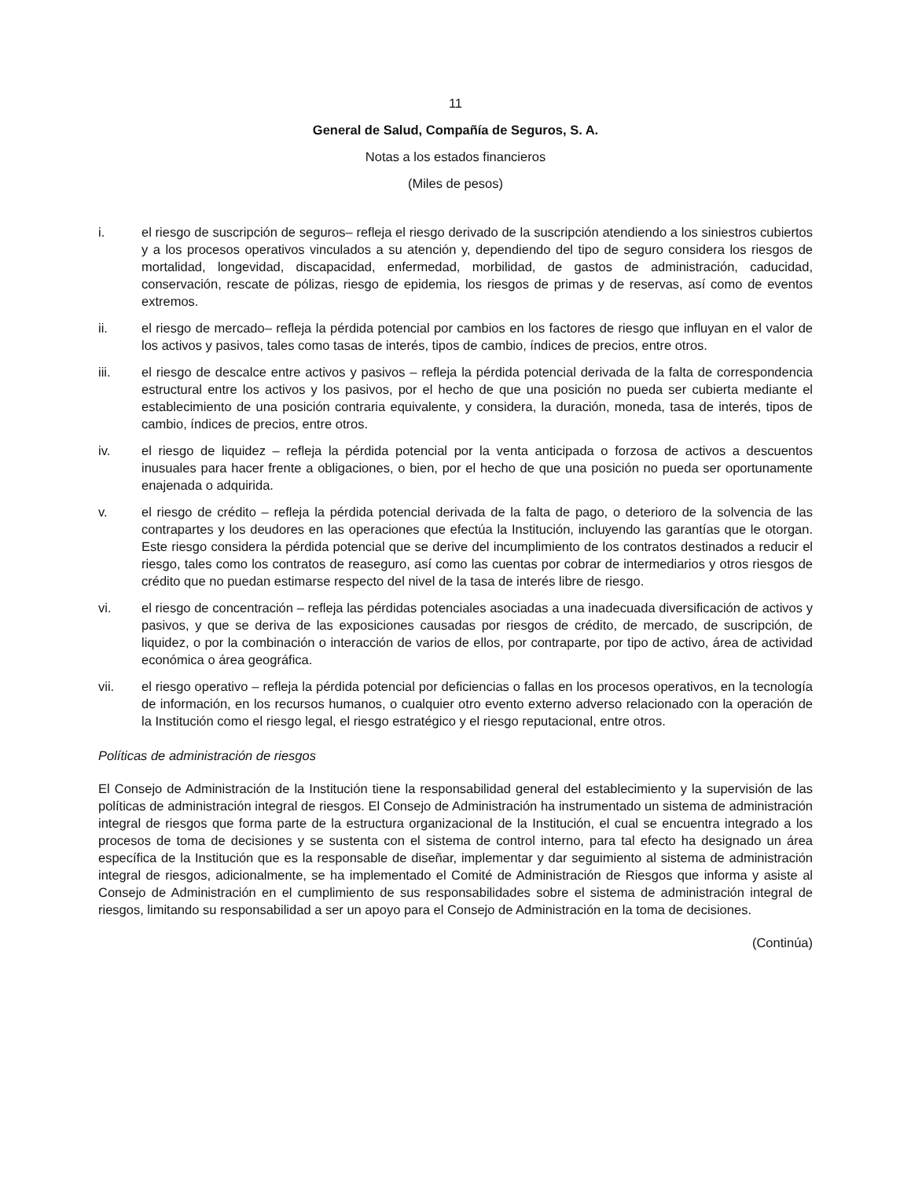11
General de Salud, Compañía de Seguros, S. A.
Notas a los estados financieros
(Miles de pesos)
i. el riesgo de suscripción de seguros– refleja el riesgo derivado de la suscripción atendiendo a los siniestros cubiertos y a los procesos operativos vinculados a su atención y, dependiendo del tipo de seguro considera los riesgos de mortalidad, longevidad, discapacidad, enfermedad, morbilidad, de gastos de administración, caducidad, conservación, rescate de pólizas, riesgo de epidemia, los riesgos de primas y de reservas, así como de eventos extremos.
ii. el riesgo de mercado– refleja la pérdida potencial por cambios en los factores de riesgo que influyan en el valor de los activos y pasivos, tales como tasas de interés, tipos de cambio, índices de precios, entre otros.
iii. el riesgo de descalce entre activos y pasivos – refleja la pérdida potencial derivada de la falta de correspondencia estructural entre los activos y los pasivos, por el hecho de que una posición no pueda ser cubierta mediante el establecimiento de una posición contraria equivalente, y considera, la duración, moneda, tasa de interés, tipos de cambio, índices de precios, entre otros.
iv. el riesgo de liquidez – refleja la pérdida potencial por la venta anticipada o forzosa de activos a descuentos inusuales para hacer frente a obligaciones, o bien, por el hecho de que una posición no pueda ser oportunamente enajenada o adquirida.
v. el riesgo de crédito – refleja la pérdida potencial derivada de la falta de pago, o deterioro de la solvencia de las contrapartes y los deudores en las operaciones que efectúa la Institución, incluyendo las garantías que le otorgan. Este riesgo considera la pérdida potencial que se derive del incumplimiento de los contratos destinados a reducir el riesgo, tales como los contratos de reaseguro, así como las cuentas por cobrar de intermediarios y otros riesgos de crédito que no puedan estimarse respecto del nivel de la tasa de interés libre de riesgo.
vi. el riesgo de concentración – refleja las pérdidas potenciales asociadas a una inadecuada diversificación de activos y pasivos, y que se deriva de las exposiciones causadas por riesgos de crédito, de mercado, de suscripción, de liquidez, o por la combinación o interacción de varios de ellos, por contraparte, por tipo de activo, área de actividad económica o área geográfica.
vii. el riesgo operativo – refleja la pérdida potencial por deficiencias o fallas en los procesos operativos, en la tecnología de información, en los recursos humanos, o cualquier otro evento externo adverso relacionado con la operación de la Institución como el riesgo legal, el riesgo estratégico y el riesgo reputacional, entre otros.
Políticas de administración de riesgos
El Consejo de Administración de la Institución tiene la responsabilidad general del establecimiento y la supervisión de las políticas de administración integral de riesgos. El Consejo de Administración ha instrumentado un sistema de administración integral de riesgos que forma parte de la estructura organizacional de la Institución, el cual se encuentra integrado a los procesos de toma de decisiones y se sustenta con el sistema de control interno, para tal efecto ha designado un área específica de la Institución que es la responsable de diseñar, implementar y dar seguimiento al sistema de administración integral de riesgos, adicionalmente, se ha implementado el Comité de Administración de Riesgos que informa y asiste al Consejo de Administración en el cumplimiento de sus responsabilidades sobre el sistema de administración integral de riesgos, limitando su responsabilidad a ser un apoyo para el Consejo de Administración en la toma de decisiones.
(Continúa)